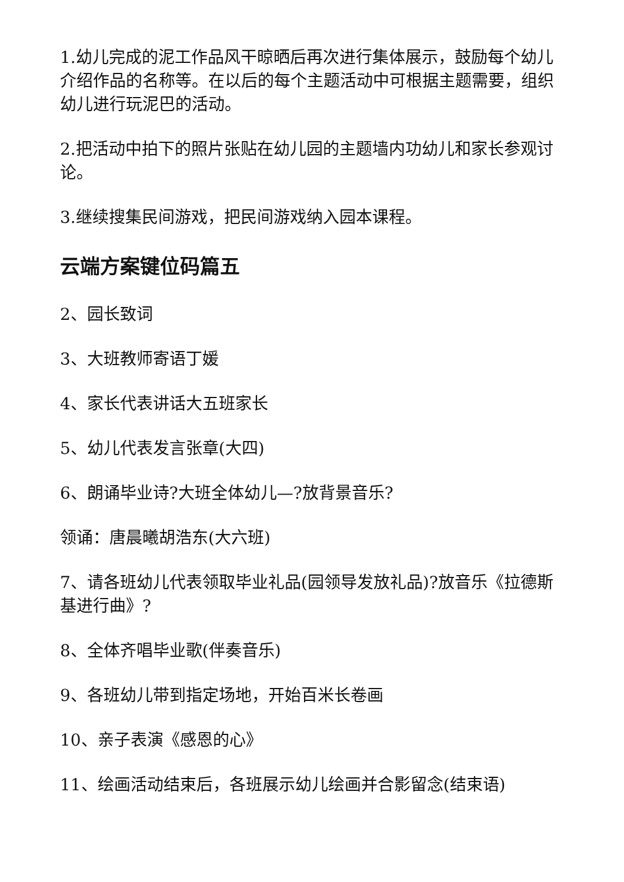1.幼儿完成的泥工作品风干晾晒后再次进行集体展示，鼓励每个幼儿介绍作品的名称等。在以后的每个主题活动中可根据主题需要，组织幼儿进行玩泥巴的活动。
2.把活动中拍下的照片张贴在幼儿园的主题墙内功幼儿和家长参观讨论。
3.继续搜集民间游戏，把民间游戏纳入园本课程。
云端方案键位码篇五
2、园长致词
3、大班教师寄语丁媛
4、家长代表讲话大五班家长
5、幼儿代表发言张章(大四)
6、朗诵毕业诗?大班全体幼儿—?放背景音乐?
领诵：唐晨曦胡浩东(大六班)
7、请各班幼儿代表领取毕业礼品(园领导发放礼品)?放音乐《拉德斯基进行曲》?
8、全体齐唱毕业歌(伴奏音乐)
9、各班幼儿带到指定场地，开始百米长卷画
10、亲子表演《感恩的心》
11、绘画活动结束后，各班展示幼儿绘画并合影留念(结束语)